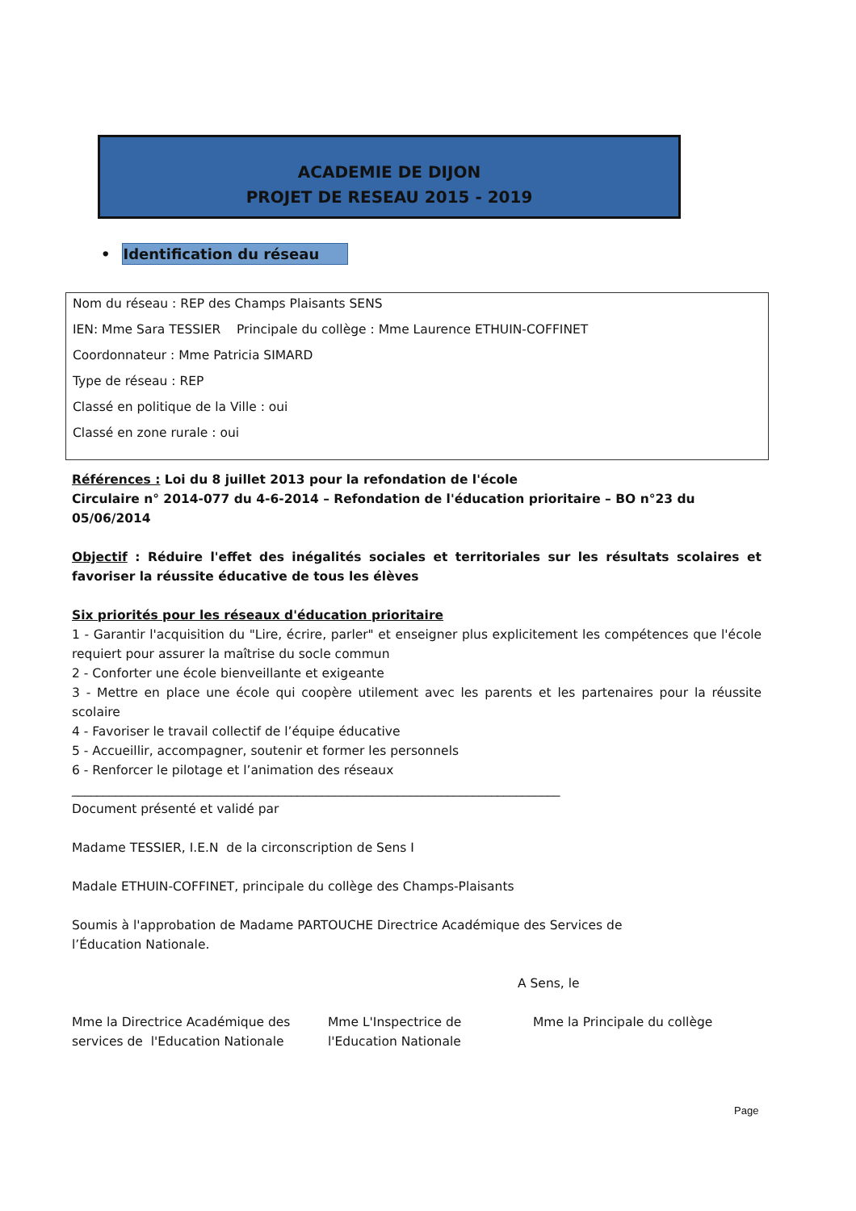ACADEMIE DE DIJON
PROJET DE RESEAU 2015 - 2019
• Identification du réseau
Nom du réseau : REP des Champs Plaisants SENS
IEN: Mme Sara TESSIER Principale du collège : Mme Laurence ETHUIN-COFFINET
Coordonnateur : Mme Patricia SIMARD
Type de réseau : REP
Classé en politique de la Ville : oui
Classé en zone rurale : oui
Références : Loi du 8 juillet 2013 pour la refondation de l'école
Circulaire n° 2014-077 du 4-6-2014 – Refondation de l'éducation prioritaire – BO n°23 du 05/06/2014
Objectif : Réduire l'effet des inégalités sociales et territoriales sur les résultats scolaires et favoriser la réussite éducative de tous les élèves
Six priorités pour les réseaux d'éducation prioritaire
1 - Garantir l'acquisition du "Lire, écrire, parler" et enseigner plus explicitement les compétences que l'école requiert pour assurer la maîtrise du socle commun
2 - Conforter une école bienveillante et exigeante
3 - Mettre en place une école qui coopère utilement avec les parents et les partenaires pour la réussite scolaire
4 - Favoriser le travail collectif de l’équipe éducative
5 - Accueillir, accompagner, soutenir et former les personnels
6 - Renforcer le pilotage et l’animation des réseaux
______________________________________________________________________________
Document présenté et validé par
Madame TESSIER, I.E.N de la circonscription de Sens I
Madale ETHUIN-COFFINET, principale du collège des Champs-Plaisants
Soumis à l'approbation de Madame PARTOUCHE Directrice Académique des Services de
l’Éducation Nationale.
A Sens, le
Mme la Directrice Académique des services de l'Education Nationale
Mme L'Inspectrice de l'Education Nationale
Mme la Principale du collège
Page